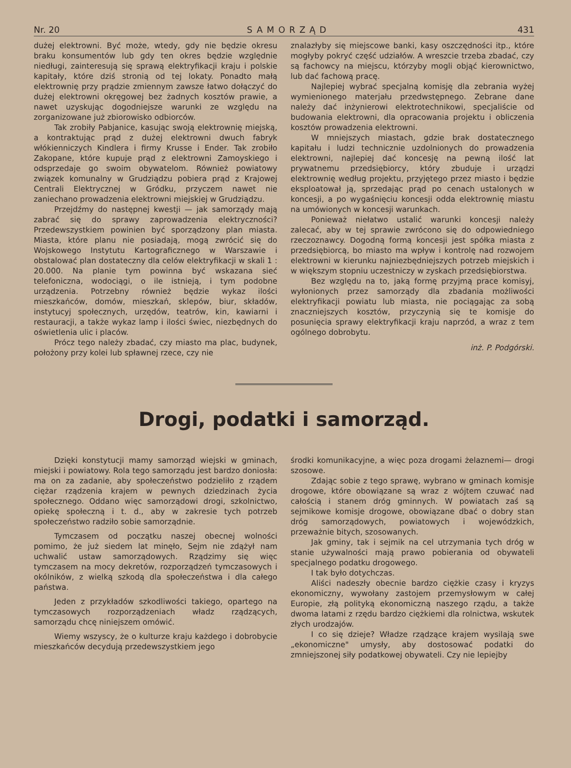Nr. 20 SAMORZĄD 431
dużej elektrowni. Być może, wtedy, gdy nie będzie okresu braku konsumentów lub gdy ten okres będzie względnie niedługi, zainteresują się sprawą elektryfikacji kraju i polskie kapitały, które dziś stronią od tej lokaty. Ponadto małą elektrownię przy prądzie zmiennym zawsze łatwo dołączyć do dużej elektrowni okręgowej bez żadnych kosztów prawie, a nawet uzyskując dogodniejsze warunki ze względu na zorganizowane już zbiorowisko odbiorców.
Tak zrobiły Pabjanice, kasując swoją elektrownię miejską, a kontraktując prąd z dużej elektrowni dwuch fabryk włókienniczych Kindlera i firmy Krusse i Ender. Tak zrobiło Zakopane, które kupuje prąd z elektrowni Zamoyskiego i odsprzedaje go swoim obywatelom. Również powiatowy związek komunalny w Grudziądzu pobiera prąd z Krajowej Centrali Elektrycznej w Gródku, przyczem nawet nie zaniechano prowadzenia elektrowni miejskiej w Grudziądzu.
Przejdźmy do następnej kwestji — jak samorządy mają zabrać się do sprawy zaprowadzenia elektryczności? Przedewszystkiem powinien być sporządzony plan miasta. Miasta, które planu nie posiadają, mogą zwrócić się do Wojskowego Instytutu Kartograficznego w Warszawie i obstalować plan dostateczny dla celów elektryfikacji w skali 1 : 20.000. Na planie tym powinna być wskazana sieć telefoniczna, wodociągi, o ile istnieją, i tym podobne urządzenia. Potrzebny również będzie wykaz ilości mieszkańców, domów, mieszkań, sklepów, biur, składów, instytucyj społecznych, urzędów, teatrów, kin, kawiarni i restauracji, a także wykaz lamp i ilości świec, niezbędnych do oświetlenia ulic i placów.
Prócz tego należy zbadać, czy miasto ma plac, budynek, położony przy kolei lub spławnej rzece, czy nie
znalazłyby się miejscowe banki, kasy oszczędności itp., które mogłyby pokryć część udziałów. A wreszcie trzeba zbadać, czy są fachowcy na miejscu, którzyby mogli objąć kierownictwo, lub dać fachową pracę.
Najlepiej wybrać specjalną komisję dla zebrania wyżej wymienionego materjału przedwstępnego. Zebrane dane należy dać inżynierowi elektrotechnikowi, specjaliście od budowania elektrowni, dla opracowania projektu i obliczenia kosztów prowadzenia elektrowni.
W mniejszych miastach, gdzie brak dostatecznego kapitału i ludzi technicznie uzdolnionych do prowadzenia elektrowni, najlepiej dać koncesję na pewną ilość lat prywatnemu przedsiębiorcy, który zbuduje i urządzi elektrownię według projektu, przyjętego przez miasto i będzie eksploatował ją, sprzedając prąd po cenach ustalonych w koncesji, a po wygaśnięciu koncesji odda elektrownię miastu na umówionych w koncesji warunkach.
Ponieważ niełatwo ustalić warunki koncesji należy zalecać, aby w tej sprawie zwrócono się do odpowiedniego rzeczoznawcy. Dogodną formą koncesji jest spółka miasta z przedsiębiorcą, bo miasto ma wpływ i kontrolę nad rozwojem elektrowni w kierunku najniezbędniejszych potrzeb miejskich i w większym stopniu uczestniczy w zyskach przedsiębiorstwa.
Bez względu na to, jaką formę przyjmą prace komisyj, wyłonionych przez samorządy dla zbadania możliwości elektryfikacji powiatu lub miasta, nie pociągając za sobą znaczniejszych kosztów, przyczynią się te komisje do posunięcia sprawy elektryfikacji kraju naprzód, a wraz z tem ogólnego dobrobytu.
inż. P. Podgórski.
Drogi, podatki i samorząd.
Dzięki konstytucji mamy samorząd wiejski w gminach, miejski i powiatowy. Rola tego samorządu jest bardzo doniosła: ma on za zadanie, aby społeczeństwo podzieliło z rządem ciężar rządzenia krajem w pewnych dziedzinach życia społecznego. Oddano więc samorządowi drogi, szkolnictwo, opiekę społeczną i t. d., aby w zakresie tych potrzeb społeczeństwo radziło sobie samorządnie.
Tymczasem od początku naszej obecnej wolności pomimo, że już siedem lat minęło, Sejm nie zdążył nam uchwalić ustaw samorządowych. Rządzimy się więc tymczasem na mocy dekretów, rozporządzeń tymczasowych i okólników, z wielką szkodą dla społeczeństwa i dla całego państwa.
Jeden z przykładów szkodliwości takiego, opartego na tymczasowych rozporządzeniach władz rządzących, samorządu chcę niniejszem omówić.
Wiemy wszyscy, że o kulturze kraju każdego i dobrobycie mieszkańców decydują przedewszystkiem jego
środki komunikacyjne, a więc poza drogami żelaznemi— drogi szosowe.
Zdając sobie z tego sprawę, wybrano w gminach komisje drogowe, które obowiązane są wraz z wójtem czuwać nad całością i stanem dróg gminnych. W powiatach zaś są sejmikowe komisje drogowe, obowiązane dbać o dobry stan dróg samorządowych, powiatowych i wojewódzkich, przeważnie bitych, szosowanych.
Jak gminy, tak i sejmik na cel utrzymania tych dróg w stanie używalności mają prawo pobierania od obywateli specjalnego podatku drogowego.
I tak było dotychczas.
Aliści nadeszły obecnie bardzo ciężkie czasy i kryzys ekonomiczny, wywołany zastojem przemysłowym w całej Europie, złą polityką ekonomiczną naszego rządu, a także dwoma latami z rzędu bardzo ciężkiemi dla rolnictwa, wskutek złych urodzajów.
I co się dzieje? Władze rządzące krajem wysilają swe „ekonomiczne" umysły, aby dostosować podatki do zmniejszonej siły podatkowej obywateli. Czy nie lepiejby